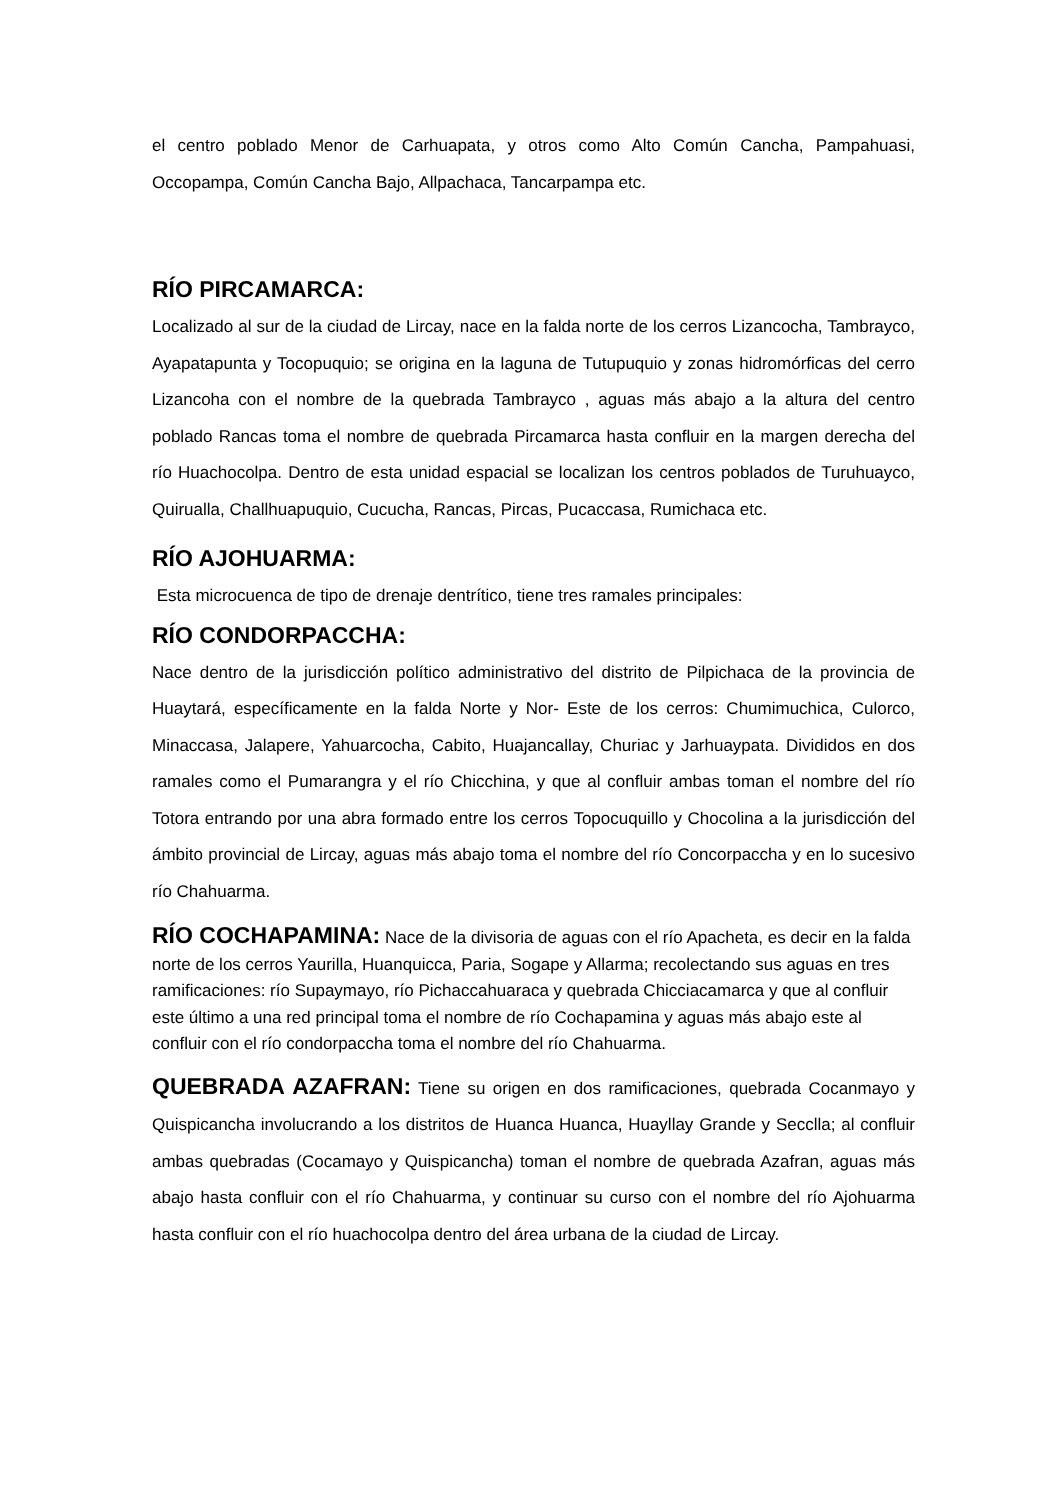el centro poblado Menor de Carhuapata, y otros como Alto Común Cancha, Pampahuasi, Occopampa, Común Cancha Bajo, Allpachaca, Tancarpampa etc.
RÍO PIRCAMARCA:
Localizado al sur de la ciudad de Lircay, nace en la falda norte de los cerros Lizancocha, Tambrayco, Ayapatapunta y Tocopuquio; se origina en la laguna de Tutupuquio y zonas hidromórficas del cerro Lizancoha con el nombre de la quebrada Tambrayco , aguas más abajo a la altura del centro poblado Rancas toma el nombre de quebrada Pircamarca hasta confluir en la margen derecha del río Huachocolpa. Dentro de esta unidad espacial se localizan los centros poblados de Turuhuayco, Quirualla, Challhuapuquio, Cucucha, Rancas, Pircas, Pucaccasa, Rumichaca etc.
RÍO AJOHUARMA:
Esta microcuenca de tipo de drenaje dentrítico, tiene tres ramales principales:
RÍO CONDORPACCHA:
Nace dentro de la jurisdicción político administrativo del distrito de Pilpichaca de la provincia de Huaytará, específicamente en la falda Norte y Nor- Este de los cerros: Chumimuchica, Culorco, Minaccasa, Jalapere, Yahuarcocha, Cabito, Huajancallay, Churiac y Jarhuaypata. Divididos en dos ramales como el Pumarangra y el río Chicchina, y que al confluir ambas toman el nombre del río Totora entrando por una abra formado entre los cerros Topocuquillo y Chocolina a la jurisdicción del ámbito provincial de Lircay, aguas más abajo toma el nombre del río Concorpaccha y en lo sucesivo río Chahuarma.
RÍO COCHAPAMINA: Nace de la divisoria de aguas con el río Apacheta, es decir en la falda norte de los cerros Yaurilla, Huanquicca, Paria, Sogape y Allarma; recolectando sus aguas en tres ramificaciones: río Supaymayo, río Pichaccahuaraca y quebrada Chicciacamarca y que al confluir este último a una red principal toma el nombre de río Cochapamina y aguas más abajo este al confluir con el río condorpaccha toma el nombre del río Chahuarma.
QUEBRADA AZAFRAN: Tiene su origen en dos ramificaciones, quebrada Cocanmayo y Quispicancha involucrando a los distritos de Huanca Huanca, Huayllay Grande y Secclla; al confluir ambas quebradas (Cocamayo y Quispicancha) toman el nombre de quebrada Azafran, aguas más abajo hasta confluir con el río Chahuarma, y continuar su curso con el nombre del río Ajohuarma hasta confluir con el río huachocolpa dentro del área urbana de la ciudad de Lircay.